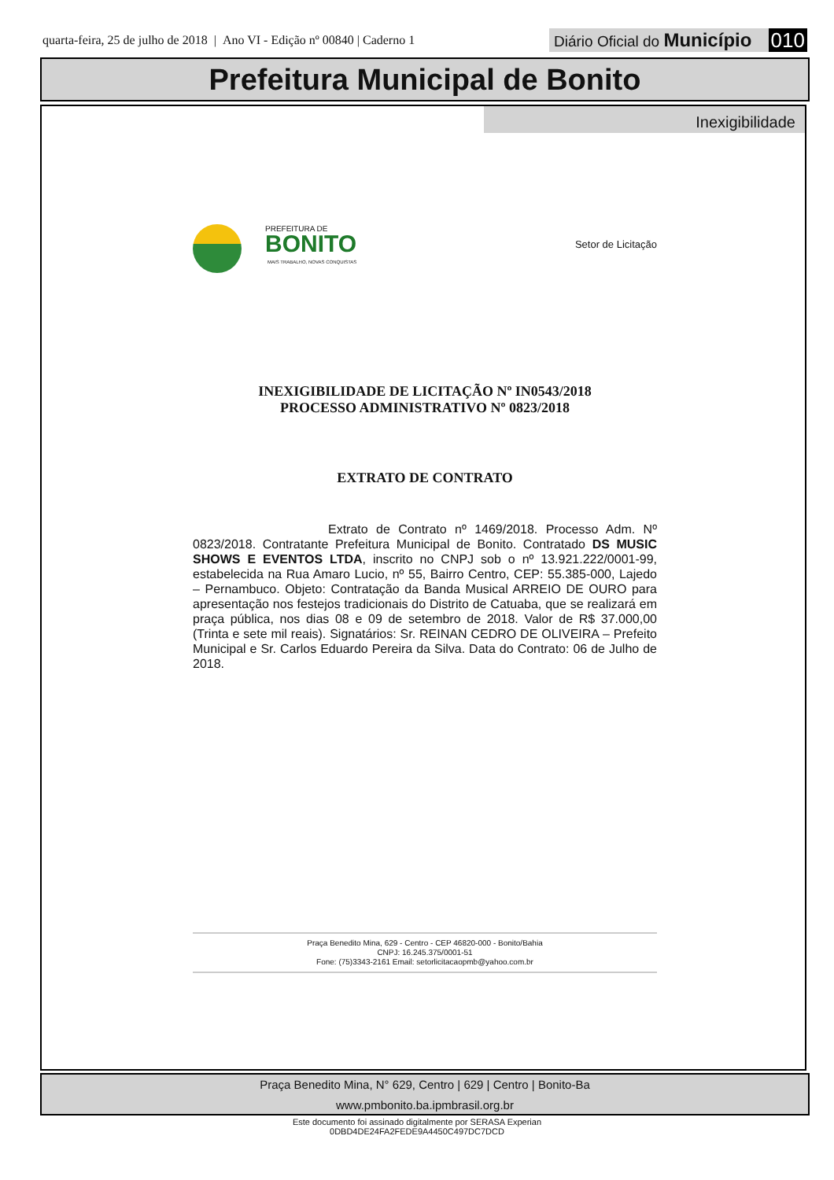quarta-feira, 25 de julho de 2018 | Ano VI - Edição nº 00840 | Caderno 1
Diário Oficial do Município 010
Prefeitura Municipal de Bonito
Inexigibilidade
PREFEITURA DE
BONITO
MAIS TRABALHO, NOVAS CONQUISTAS
Setor de Licitação
INEXIGIBILIDADE DE LICITAÇÃO Nº IN0543/2018
PROCESSO ADMINISTRATIVO Nº 0823/2018
EXTRATO DE CONTRATO
Extrato de Contrato nº 1469/2018. Processo Adm. Nº 0823/2018. Contratante Prefeitura Municipal de Bonito. Contratado DS MUSIC SHOWS E EVENTOS LTDA, inscrito no CNPJ sob o nº 13.921.222/0001-99, estabelecida na Rua Amaro Lucio, nº 55, Bairro Centro, CEP: 55.385-000, Lajedo – Pernambuco. Objeto: Contratação da Banda Musical ARREIO DE OURO para apresentação nos festejos tradicionais do Distrito de Catuaba, que se realizará em praça pública, nos dias 08 e 09 de setembro de 2018. Valor de R$ 37.000,00 (Trinta e sete mil reais). Signatários: Sr. REINAN CEDRO DE OLIVEIRA – Prefeito Municipal e Sr. Carlos Eduardo Pereira da Silva. Data do Contrato: 06 de Julho de 2018.
Praça Benedito Mina, 629 - Centro - CEP 46820-000 - Bonito/Bahia
CNPJ: 16.245.375/0001-51
Fone: (75)3343-2161 Email: setorlicitacaopmb@yahoo.com.br
Praça Benedito Mina, N° 629, Centro | 629 | Centro | Bonito-Ba
www.pmbonito.ba.ipmbrasil.org.br
Este documento foi assinado digitalmente por SERASA Experian
0DBD4DE24FA2FEDE9A4450C497DC7DCD